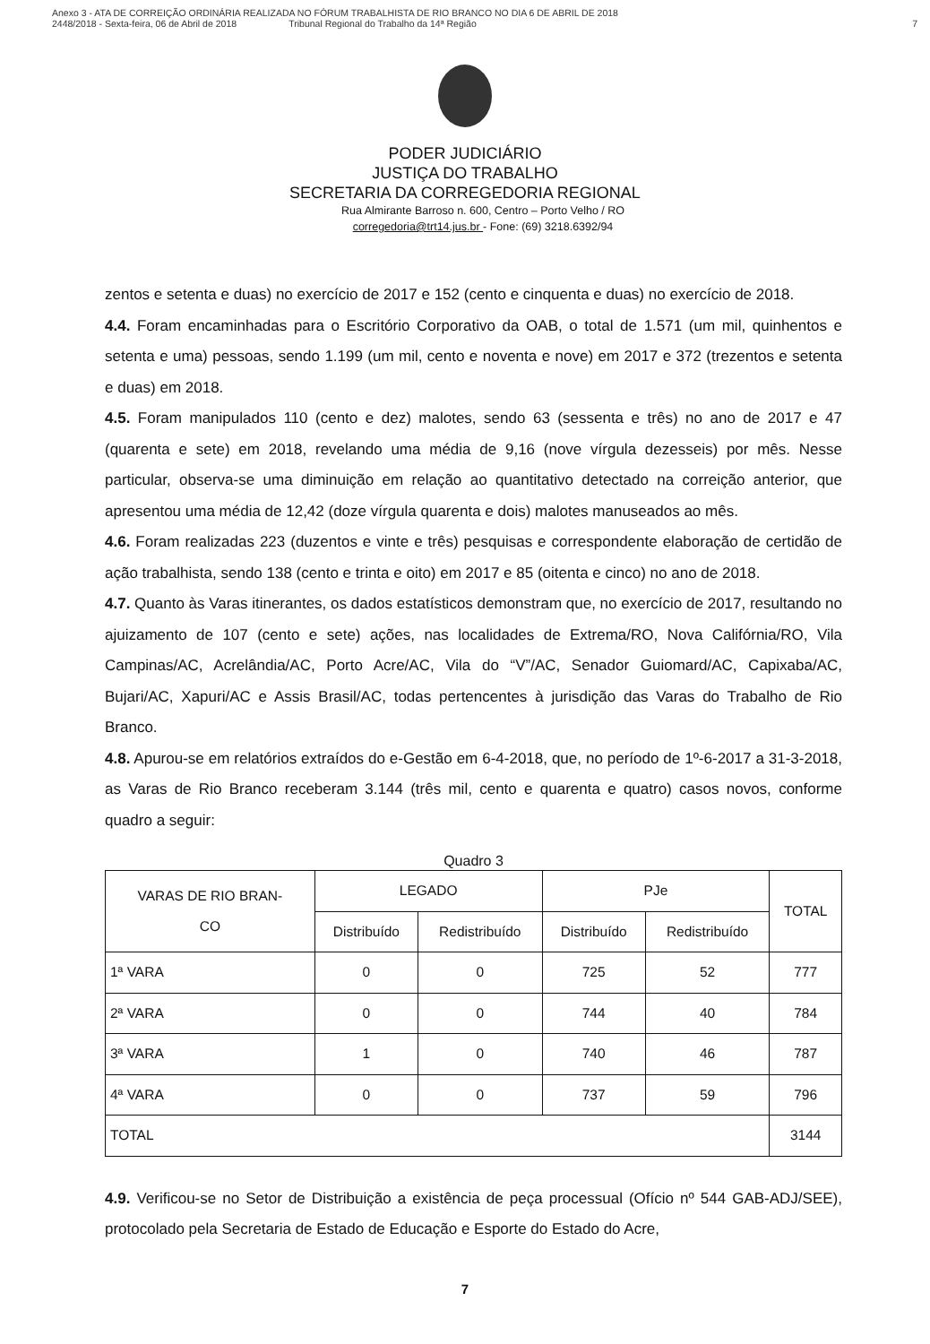Anexo 3 - ATA DE CORREIÇÃO ORDINÁRIA REALIZADA NO FÓRUM TRABALHISTA DE RIO BRANCO NO DIA 6 DE ABRIL DE 2018
2448/2018 - Sexta-feira, 06 de Abril de 2018 Tribunal Regional do Trabalho da 14ª Região
7
PODER JUDICIÁRIO
JUSTIÇA DO TRABALHO
SECRETARIA DA CORREGEDORIA REGIONAL
Rua Almirante Barroso n. 600, Centro – Porto Velho / RO
corregedoria@trt14.jus.br - Fone: (69) 3218.6392/94
zentos e setenta e duas) no exercício de 2017 e 152 (cento e cinquenta e duas) no exercício de 2018.
4.4. Foram encaminhadas para o Escritório Corporativo da OAB, o total de 1.571 (um mil, quinhentos e setenta e uma) pessoas, sendo 1.199 (um mil, cento e noventa e nove) em 2017 e 372 (trezentos e setenta e duas) em 2018.
4.5. Foram manipulados 110 (cento e dez) malotes, sendo 63 (sessenta e três) no ano de 2017 e 47 (quarenta e sete) em 2018, revelando uma média de 9,16 (nove vírgula dezesseis) por mês. Nesse particular, observa-se uma diminuição em relação ao quantitativo detectado na correição anterior, que apresentou uma média de 12,42 (doze vírgula quarenta e dois) malotes manuseados ao mês.
4.6. Foram realizadas 223 (duzentos e vinte e três) pesquisas e correspondente elaboração de certidão de ação trabalhista, sendo 138 (cento e trinta e oito) em 2017 e 85 (oitenta e cinco) no ano de 2018.
4.7. Quanto às Varas itinerantes, os dados estatísticos demonstram que, no exercício de 2017, resultando no ajuizamento de 107 (cento e sete) ações, nas localidades de Extrema/RO, Nova Califórnia/RO, Vila Campinas/AC, Acrelândia/AC, Porto Acre/AC, Vila do “V”/AC, Senador Guiomard/AC, Capixaba/AC, Bujari/AC, Xapuri/AC e Assis Brasil/AC, todas pertencentes à jurisdição das Varas do Trabalho de Rio Branco.
4.8. Apurou-se em relatórios extraídos do e-Gestão em 6-4-2018, que, no período de 1º-6-2017 a 31-3-2018, as Varas de Rio Branco receberam 3.144 (três mil, cento e quarenta e quatro) casos novos, conforme quadro a seguir:
Quadro 3
| VARAS DE RIO BRAN- CO | LEGADO | | PJe | | TOTAL |
| --- | --- | --- | --- | --- | --- |
| | Distribuído | Redistribuído | Distribuído | Redistribuído | |
| 1ª VARA | 0 | 0 | 725 | 52 | 777 |
| 2ª VARA | 0 | 0 | 744 | 40 | 784 |
| 3ª VARA | 1 | 0 | 740 | 46 | 787 |
| 4ª VARA | 0 | 0 | 737 | 59 | 796 |
| TOTAL | | | | | 3144 |
4.9. Verificou-se no Setor de Distribuição a existência de peça processual (Ofício nº 544 GAB-ADJ/SEE), protocolado pela Secretaria de Estado de Educação e Esporte do Estado do Acre,
7